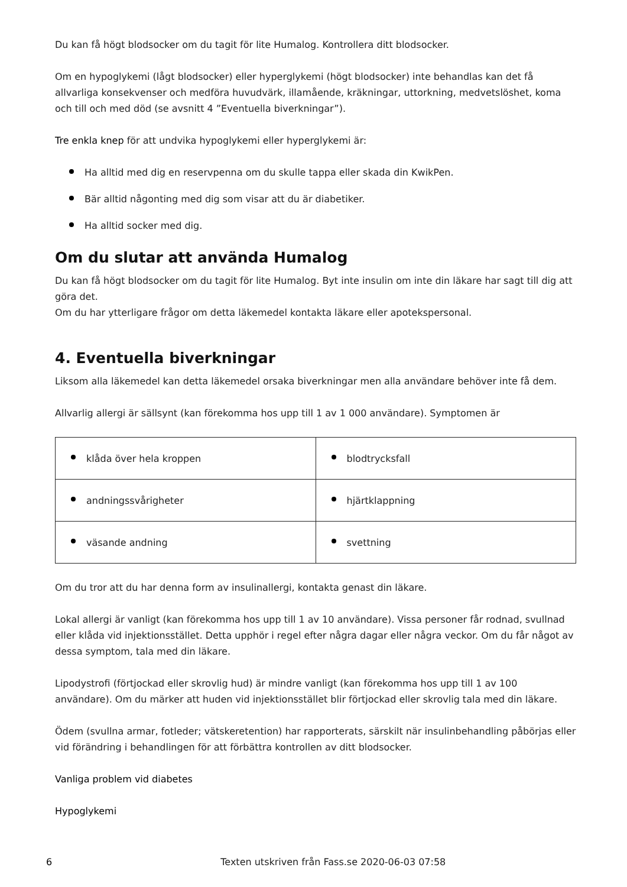Du kan få högt blodsocker om du tagit för lite Humalog. Kontrollera ditt blodsocker.
Om en hypoglykemi (lågt blodsocker) eller hyperglykemi (högt blodsocker) inte behandlas kan det få allvarliga konsekvenser och medföra huvudvärk, illamående, kräkningar, uttorkning, medvetslöshet, koma och till och med död (se avsnitt 4 ”Eventuella biverkningar”).
Tre enkla knep för att undvika hypoglykemi eller hyperglykemi är:
Ha alltid med dig en reservpenna om du skulle tappa eller skada din KwikPen.
Bär alltid någonting med dig som visar att du är diabetiker.
Ha alltid socker med dig.
Om du slutar att använda Humalog
Du kan få högt blodsocker om du tagit för lite Humalog. Byt inte insulin om inte din läkare har sagt till dig att göra det.
Om du har ytterligare frågor om detta läkemedel kontakta läkare eller apotekspersonal.
4. Eventuella biverkningar
Liksom alla läkemedel kan detta läkemedel orsaka biverkningar men alla användare behöver inte få dem.
Allvarlig allergi är sällsynt (kan förekomma hos upp till 1 av 1 000 användare). Symptomen är
| klåda över hela kroppen | blodtrycksfall |
| andningssvårigheter | hjärtklappning |
| väsande andning | svettning |
Om du tror att du har denna form av insulinallergi, kontakta genast din läkare.
Lokal allergi är vanligt (kan förekomma hos upp till 1 av 10 användare). Vissa personer får rodnad, svullnad eller klåda vid injektionsstället. Detta upphör i regel efter några dagar eller några veckor. Om du får något av dessa symptom, tala med din läkare.
Lipodystrofi (förtjockad eller skrovlig hud) är mindre vanligt (kan förekomma hos upp till 1 av 100 användare). Om du märker att huden vid injektionsstället blir förtjockad eller skrovlig tala med din läkare.
Ödem (svullna armar, fotleder; vätskeretention) har rapporterats, särskilt när insulinbehandling påbörjas eller vid förändring i behandlingen för att förbättra kontrollen av ditt blodsocker.
Vanliga problem vid diabetes
Hypoglykemi
6 Texten utskriven från Fass.se 2020-06-03 07:58